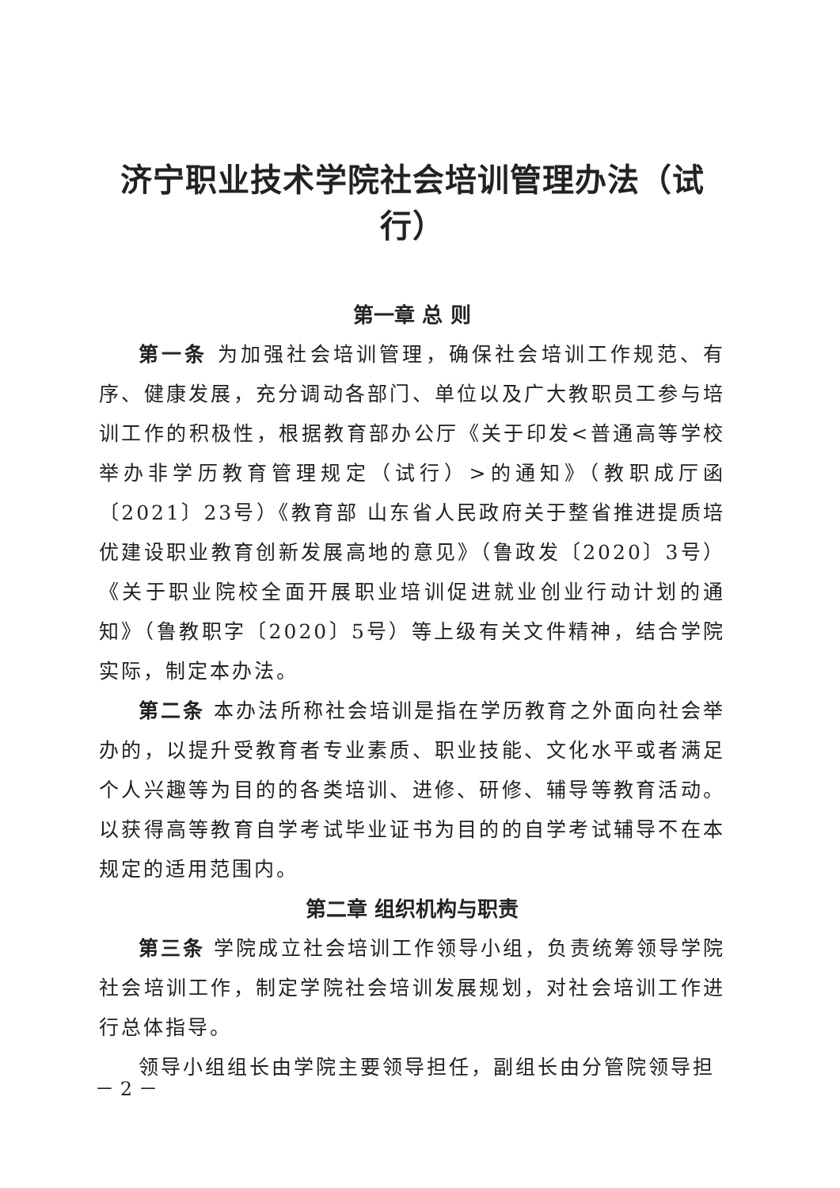济宁职业技术学院社会培训管理办法（试行）
第一章 总 则
第一条 为加强社会培训管理，确保社会培训工作规范、有序、健康发展，充分调动各部门、单位以及广大教职员工参与培训工作的积极性，根据教育部办公厅《关于印发<普通高等学校举办非学历教育管理规定（试行）>的通知》（教职成厅函〔2021〕23号）《教育部 山东省人民政府关于整省推进提质培优建设职业教育创新发展高地的意见》（鲁政发〔2020〕3号）《关于职业院校全面开展职业培训促进就业创业行动计划的通知》（鲁教职字〔2020〕5号）等上级有关文件精神，结合学院实际，制定本办法。
第二条 本办法所称社会培训是指在学历教育之外面向社会举办的，以提升受教育者专业素质、职业技能、文化水平或者满足个人兴趣等为目的的各类培训、进修、研修、辅导等教育活动。以获得高等教育自学考试毕业证书为目的的自学考试辅导不在本规定的适用范围内。
第二章 组织机构与职责
第三条 学院成立社会培训工作领导小组，负责统筹领导学院社会培训工作，制定学院社会培训发展规划，对社会培训工作进行总体指导。
领导小组组长由学院主要领导担任，副组长由分管院领导担
－ 2 －